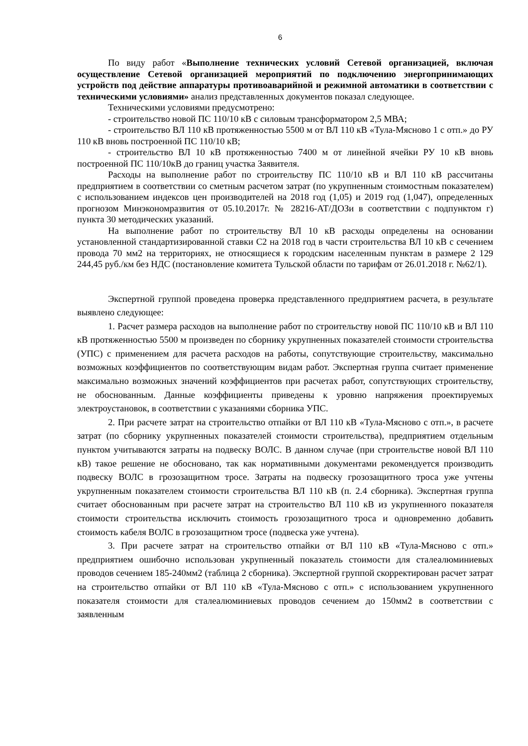6
По виду работ «Выполнение технических условий Сетевой организацией, включая осуществление Сетевой организацией мероприятий по подключению энергопринимающих устройств под действие аппаратуры противоаварийной и режимной автоматики в соответствии с техническими условиями» анализ представленных документов показал следующее.
Техническими условиями предусмотрено:
- строительство новой ПС 110/10 кВ с силовым трансформатором 2,5 МВА;
- строительство ВЛ 110 кВ протяженностью 5500 м от ВЛ 110 кВ «Тула-Мясново 1 с отп.» до РУ 110 кВ вновь построенной ПС 110/10 кВ;
- строительство ВЛ 10 кВ протяженностью 7400 м от линейной ячейки РУ 10 кВ вновь построенной ПС 110/10кВ до границ участка Заявителя.
Расходы на выполнение работ по строительству ПС 110/10 кВ и ВЛ 110 кВ рассчитаны предприятием в соответствии со сметным расчетом затрат (по укрупненным стоимостным показателем) с использованием индексов цен производителей на 2018 год (1,05) и 2019 год (1,047), определенных прогнозом Минэкономразвития от 05.10.2017г. № 28216-АТ/ДОЗи в соответствии с подпунктом г) пункта 30 методических указаний.
На выполнение работ по строительству ВЛ 10 кВ расходы определены на основании установленной стандартизированной ставки С2 на 2018 год в части строительства ВЛ 10 кВ с сечением провода 70 мм2 на территориях, не относящиеся к городским населенным пунктам в размере 2 129 244,45 руб./км без НДС (постановление комитета Тульской области по тарифам от 26.01.2018 г. №62/1).
Экспертной группой проведена проверка представленного предприятием расчета, в результате выявлено следующее:
1. Расчет размера расходов на выполнение работ по строительству новой ПС 110/10 кВ и ВЛ 110 кВ протяженностью 5500 м произведен по сборнику укрупненных показателей стоимости строительства (УПС) с применением для расчета расходов на работы, сопутствующие строительству, максимально возможных коэффициентов по соответствующим видам работ. Экспертная группа считает применение максимально возможных значений коэффициентов при расчетах работ, сопутствующих строительству, не обоснованным. Данные коэффициенты приведены к уровню напряжения проектируемых электроустановок, в соответствии с указаниями сборника УПС.
2. При расчете затрат на строительство отпайки от ВЛ 110 кВ «Тула-Мясново с отп.», в расчете затрат (по сборнику укрупненных показателей стоимости строительства), предприятием отдельным пунктом учитываются затраты на подвеску ВОЛС. В данном случае (при строительстве новой ВЛ 110 кВ) такое решение не обосновано, так как нормативными документами рекомендуется производить подвеску ВОЛС в грозозащитном тросе. Затраты на подвеску грозозащитного троса уже учтены укрупненным показателем стоимости строительства ВЛ 110 кВ (п. 2.4 сборника). Экспертная группа считает обоснованным при расчете затрат на строительство ВЛ 110 кВ из укрупненного показателя стоимости строительства исключить стоимость грозозащитного троса и одновременно добавить стоимость кабеля ВОЛС в грозозащитном тросе (подвеска уже учтена).
3. При расчете затрат на строительство отпайки от ВЛ 110 кВ «Тула-Мясново с отп.» предприятием ошибочно использован укрупненный показатель стоимости для сталеалюминиевых проводов сечением 185-240мм2 (таблица 2 сборника). Экспертной группой скорректирован расчет затрат на строительство отпайки от ВЛ 110 кВ «Тула-Мясново с отп.» с использованием укрупненного показателя стоимости для сталеалюминиевых проводов сечением до 150мм2 в соответствии с заявленным